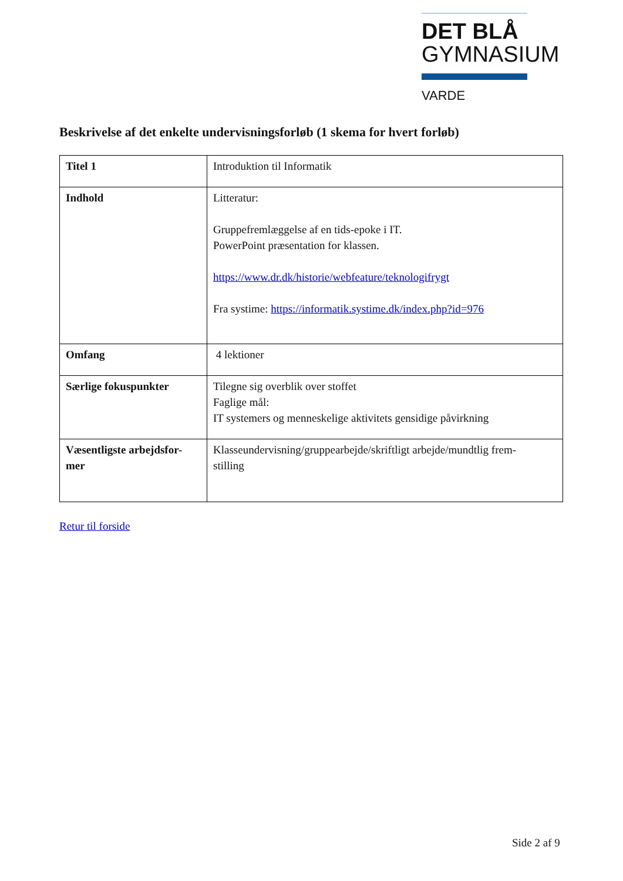DET BLÅ
GYMNASIUM
VARDE
Beskrivelse af det enkelte undervisningsforløb (1 skema for hvert forløb)
| Titel 1 | Introduktion til Informatik |
| Indhold | Litteratur: Gruppefremlæggelse af en tids-epoke i IT. PowerPoint præsentation for klassen. https://www.dr.dk/historie/webfeature/teknologifrygt Fra systime: https://informatik.systime.dk/index.php?id=976 |
| Omfang | 4 lektioner |
| Særlige fokuspunkter | Tilegne sig overblik over stoffet Faglige mål: IT systemers og menneskelige aktivitets gensidige påvirkning |
| Væsentligste arbejdsfor- mer | Klasseundervisning/gruppearbejde/skriftligt arbejde/mundtlig frem- stilling |
Retur til forside
Side 2 af 9